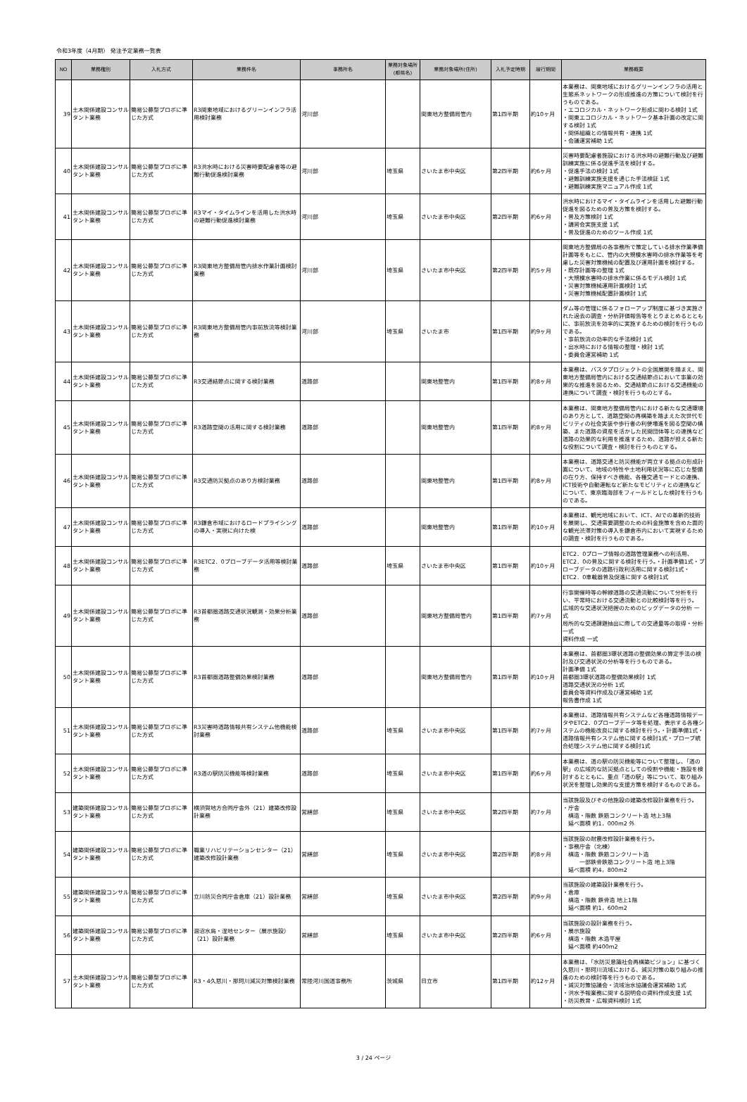令和3年度（4月期） 発注予定業務一覧表
| NO | 業務種別 | 入札方式 | 業務件名 | 事務所名 | 業務対象場所(都県名) | 業務対象場所(住所) | 入札予定時期 | 履行期間 | 業務概要 |
| --- | --- | --- | --- | --- | --- | --- | --- | --- | --- |
| 39 | 土木関係建設コンサルタント業務 | 簡易公募型プロポに準じた方式 | R3関東地域におけるグリーンインフラ活用検討業務 | 河川部 | | 関東地方整備局管内 | 第1四半期 | 約10ヶ月 | 本業務は、関東地域におけるグリーンインフラの活用と生態系ネットワークの形成推進の方策について検討を行うものである。 ・エコロジカル・ネットワーク形成に関わる検討 1式 ・関東エコロジカル・ネットワーク基本計画の改定に関する検討 1式 ・関係組織との情報共有・連携 1式 ・会議運営補助 1式 |
| 40 | 土木関係建設コンサルタント業務 | 簡易公募型プロポに準じた方式 | R3洪水時における災害時要配慮者等の避難行動促進検討業務 | 河川部 | 埼玉県 | さいたま市中央区 | 第2四半期 | 約6ヶ月 | 災害時要配慮者施設における洪水時の避難行動及び避難訓練実施に係る促進手法を検討する。 ・促進手法の検討 1式 ・避難訓練実施支援を通じた手法検証 1式 ・避難訓練実施マニュアル作成 1式 |
| 41 | 土木関係建設コンサルタント業務 | 簡易公募型プロポに準じた方式 | R3マイ・タイムラインを活用した洪水時の避難行動促進検討業務 | 河川部 | 埼玉県 | さいたま市中央区 | 第2四半期 | 約6ヶ月 | 洪水時におけるマイ・タイムラインを活用した避難行動促進を図るための普及方策を検討する。 ・普及方策検討 1式 ・講習会実施支援 1式 ・普及促進のためのツール作成 1式 |
| 42 | 土木関係建設コンサルタント業務 | 簡易公募型プロポに準じた方式 | R3関東地方整備局管内排水作業計画検討業務 | 河川部 | 埼玉県 | さいたま市中央区 | 第2四半期 | 約5ヶ月 | 関東地方整備局の各事務所で策定している排水作業準備計画等をもとに、管内の大規模水害時の排水作業等を考慮した災害対策機械の配置及び運用計画を検討する。 ・既存計画等の整理 1式 ・大規模水害時の排水作業に係るモデル検討 1式 ・災害対策機械運用計画検討 1式 ・災害対策機械配置計画検討 1式 |
| 43 | 土木関係建設コンサルタント業務 | 簡易公募型プロポに準じた方式 | R3関東地方整備局管内事前放流等検討業務 | 河川部 | 埼玉県 | さいたま市 | 第1四半期 | 約9ヶ月 | ダム等の管理に係るフォローアップ制度に基づき実施された過去の調査・分析評価報告等をとりまとめるとともに、事前放流を効率的に実施するための検討を行うものである。 ・事前放流の効率的な手法検討 1式 ・出水時における情報の整理・検討 1式 ・委員会運営補助 1式 |
| 44 | 土木関係建設コンサルタント業務 | 簡易公募型プロポに準じた方式 | R3交通結節点に関する検討業務 | 道路部 | | 関東地整管内 | 第1四半期 | 約8ヶ月 | 本業務は、バスタプロジェクトの全国展開を踏まえ、関東地方整備局管内における交通結節点において事業の効果的な推進を図るため、交通結節点における交通機能の連携について調査・検討を行うものとする。 |
| 45 | 土木関係建設コンサルタント業務 | 簡易公募型プロポに準じた方式 | R3道路空間の活用に関する検討業務 | 道路部 | | 関東地整管内 | 第1四半期 | 約8ヶ月 | 本業務は、関東地方整備局管内における新たな交通環境のあり方として、道路空間の再構築を踏まえた次世代モビリティの社会実装や歩行者の利便増進を図る空間の構築、また道路の資産を活かした民間団体等との連携など道路の効果的な利用を推進するため、道路が担える新たな役割について調査・検討を行うものとする。 |
| 46 | 土木関係建設コンサルタント業務 | 簡易公募型プロポに準じた方式 | R3交通防災拠点のあり方検討業務 | 道路部 | | 関東地整管内 | 第1四半期 | 約8ヶ月 | 本業務は、道路交通と防災機能が両立する拠点の形成計画について、地域の特性や土地利用状況等に応じた整備の在り方、保持すべき機能、各種交通モードとの連携、ICT技術や自動運転など新たなモビリティとの連携などについて、東京臨海部をフィールドとした検討を行うものである。 |
| 47 | 土木関係建設コンサルタント業務 | 簡易公募型プロポに準じた方式 | R3鎌倉市域におけるロードプライシングの導入・実現に向けた検 | 道路部 | | 関東地整管内 | 第1四半期 | 約10ヶ月 | 本業務は、観光地域において、ICT、AIでの革新的技術を展開し、交通需要調整のための料金施策を含めた面的な観光渋滞対策の導入を鎌倉市内において実現するための調査・検討を行うものである。 |
| 48 | 土木関係建設コンサルタント業務 | 簡易公募型プロポに準じた方式 | R3ETC2．0プローブデータ活用等検討業務 | 道路部 | 埼玉県 | さいたま市中央区 | 第1四半期 | 約10ヶ月 | ETC2．0プローブ情報の道路管理業務への利活用、ETC2．0の普及に関する検討を行う。・計画準備1式・プローブデータの道路行政利活用に関する検討1式・ETC2．0車載器普及促進に関する検討1式 |
| 49 | 土木関係建設コンサルタント業務 | 簡易公募型プロポに準じた方式 | R3首都圏道路交通状況観測・効果分析業務 | 道路部 | | 関東地方整備局管内 | 第1四半期 | 約7ヶ月 | 行事開催時等の幹線道路の交通流動について分析を行い、平常時における交通流動との比較検討等を行う。 広域的な交通状況把握のためのビッグデータの分析 一式 局所的な交通課題抽出に際しての交通量等の取得・分析 一式 資料作成 一式 |
| 50 | 土木関係建設コンサルタント業務 | 簡易公募型プロポに準じた方式 | R3首都圏道路整備効果検討業務 | 道路部 | | 関東地方整備局管内 | 第1四半期 | 約10ヶ月 | 本業務は、首都圏3環状道路の整備効果の算定手法の検討及び交通状況の分析等を行うものである。 計画準備 1式 首都圏3環状道路の整備効果検討 1式 道路交通状況の分析 1式 委員会等資料作成及び運営補助 1式 報告書作成 1式 |
| 51 | 土木関係建設コンサルタント業務 | 簡易公募型プロポに準じた方式 | R3災害時道路情報共有システム他機能検討業務 | 道路部 | 埼玉県 | さいたま市中央区 | 第1四半期 | 約7ヶ月 | 本業務は、道路情報共有システムなど各種道路情報データやETC2．0プローブデータ等を処理、表示する各種システムの機能改良に関する検討を行う。・計画準備1式・道路情報共有システム他に関する検討1式・プローブ統合処理システム他に関する検討1式 |
| 52 | 土木関係建設コンサルタント業務 | 簡易公募型プロポに準じた方式 | R3道の駅防災機能等検討業務 | 道路部 | 埼玉県 | さいたま市中央区 | 第1四半期 | 約6ヶ月 | 本業務は、道の駅の防災機能等について整理し、「道の駅」の広域的な防災拠点としての役割や機能・施設を検討するとともに、重点「道の駅」等について、取り組み状況を整理し効果的な支援方策を検討するものである。 |
| 53 | 建築関係建設コンサルタント業務 | 簡易公募型プロポに準じた方式 | 横須賀地方合同庁舎外（21）建築改修設計業務 | 営繕部 | 埼玉県 | さいたま市中央区 | 第2四半期 | 約7ヶ月 | 当該施設及びその他施設の建築改修設計業務を行う。 ・庁舎 構造・階数 鉄筋コンクリート造 地上3階 延べ面積 約1，000m2 外 |
| 54 | 建築関係建設コンサルタント業務 | 簡易公募型プロポに準じた方式 | 職業リハビリテーションセンター（21）建築改修設計業務 | 営繕部 | 埼玉県 | さいたま市中央区 | 第2四半期 | 約8ヶ月 | 当該施設の耐震改修設計業務を行う。 ・事務庁舎（北棟） 構造・階数 鉄筋コンクリート造 一部鉄骨鉄筋コンクリート造 地上3階 延べ面積 約4，800m2 |
| 55 | 建築関係建設コンサルタント業務 | 簡易公募型プロポに準じた方式 | 立川防災合同庁舎倉庫（21）設計業務 | 営繕部 | 埼玉県 | さいたま市中央区 | 第2四半期 | 約9ヶ月 | 当該施設の建築設計業務を行う。 ・倉庫 構造・階数 鉄骨造 地上1階 延べ面積 約1，600m2 |
| 56 | 建築関係建設コンサルタント業務 | 簡易公募型プロポに準じた方式 | 涸沼水鳥・湿地センター（展示施設）（21）設計業務 | 営繕部 | 埼玉県 | さいたま市中央区 | 第2四半期 | 約6ヶ月 | 当該施設の設計業務を行う。 ・展示施設 構造・階数 木造平屋 延べ面積 約400m2 |
| 57 | 土木関係建設コンサルタント業務 | 簡易公募型プロポに準じた方式 | R3・4久慈川・那珂川減災対策検討業務 | 常陸河川国道事務所 | 茨城県 | 日立市 | 第1四半期 | 約12ヶ月 | 本業務は、「水防災意識社会再構築ビジョン」に基づく久慈川・那珂川流域における、減災対策の取り組みの推進のための検討等を行うものである。 ・減災対策協議会・流域治水協議会運営補助 1式 ・洪水予報業務に関する説明会の資料作成支援 1式 ・防災教育・広報資料検討 1式 |
3 / 24 ページ